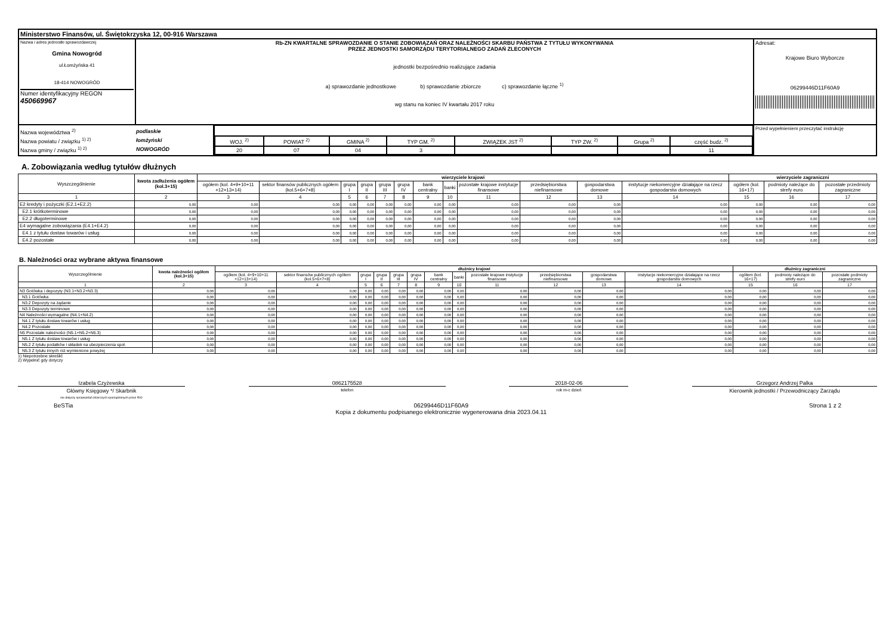| Ministerstwo Finansów, ul. Świętokrzyska 12, 00-916 Warszawa | | | |
| Nazwa i adres jednostki sprawozdawczej Gmina Nowogród ul.Łomżyńska 41 18-414 NOWOGRÓD Numer identyfikacyjny REGON 450669967 | Rb-ZN KWARTALNE SPRAWOZDANIE O STANIE ZOBOWIĄZAŃ ORAZ NALEŻNOŚCI SKARBU PAŃSTWA Z TYTUŁU WYKONYWANIA PRZEZ JEDNOSTKI SAMORZĄDU TERYTORIALNEGO ZADAŃ ZLECONYCH jednostki bezpośrednio realizujące zadania a) sprawozdanie jednostkowe b) sprawozdanie zbiorcze c) sprawozdanie łączne <sup>1)</sup> wg stanu na koniec IV kwartału 2017 roku | | Adresat: Krajowe Biuro Wyborcze 06299446D11F60A9 |
| / Nazwa województwa <sup>2)</sup> / podlaskie / / Nazwa powiatu / związku <sup>1) 2)</sup> / łomżyński / / Nazwa gminy / związku <sup>1) 2)</sup> / NOWOGRÓD / | | / WOJ. <sup>2)</sup> / POWIAT <sup>2)</sup> / GMINA <sup>2)</sup> / TYP GM. <sup>2)</sup> / ZWIĄZEK JST <sup>2)</sup> / TYP ZW. <sup>2)</sup> / Grupa <sup>2)</sup> / część budz. <sup>2)</sup> / / 20 / 07 / 04 / 3 / / / / 11 / | Przed wypełnieniem przeczytać instrukcję |
A. Zobowiązania według tytułów dłużnych
| Wyszczególnienie | kwota zadłużenia ogółem (kol.3+15) | wierzyciele krajowi | | | | | | | | | | | | wierzyciele zagraniczni | | |
| --- | --- | --- | --- | --- | --- | --- | --- | --- | --- | --- | --- | --- | --- | --- | --- | --- |
| | | ogółem (kol. 4+9+10+11 +12+13+14) | sektor finansów publicznych ogółem (kol.5+6+7+8) | grupa I | grupa II | grupa III | grupa IV | bank centralny | banki | pozostałe krajowe instytucje finansowe | przedsiębiorstwa niefinansowe | gospodarstwa domowe | instytucje niekomercyjne działające na rzecz gospodarstw domowych | ogółem (kol. 16+17) | podmioty należące do strefy euro | pozostałe przedmioty zagraniczne |
| 1 | 2 | 3 | 4 | 5 | 6 | 7 | 8 | 9 | 10 | 11 | 12 | 13 | 14 | 15 | 16 | 17 |
| E2 kredyty i pożyczki (E2.1+E2.2) | 0,00 | 0,00 | 0,00 | 0,00 | 0,00 | 0,00 | 0,00 | 0,00 | 0,00 | 0,00 | 0,00 | 0,00 | 0,00 | 0,00 | 0,00 | 0,00 |
| E2.1 krótkoterminowe | 0,00 | 0,00 | 0,00 | 0,00 | 0,00 | 0,00 | 0,00 | 0,00 | 0,00 | 0,00 | 0,00 | 0,00 | 0,00 | 0,00 | 0,00 | 0,00 |
| E2.2 długoterminowe | 0,00 | 0,00 | 0,00 | 0,00 | 0,00 | 0,00 | 0,00 | 0,00 | 0,00 | 0,00 | 0,00 | 0,00 | 0,00 | 0,00 | 0,00 | 0,00 |
| E4 wymagalne zobowiązania (E4.1+E4.2) | 0,00 | 0,00 | 0,00 | 0,00 | 0,00 | 0,00 | 0,00 | 0,00 | 0,00 | 0,00 | 0,00 | 0,00 | 0,00 | 0,00 | 0,00 | 0,00 |
| E4.1 z tytułu dostaw towarów i usług | 0,00 | 0,00 | 0,00 | 0,00 | 0,00 | 0,00 | 0,00 | 0,00 | 0,00 | 0,00 | 0,00 | 0,00 | 0,00 | 0,00 | 0,00 | 0,00 |
| E4.2 pozostałe | 0,00 | 0,00 | 0,00 | 0,00 | 0,00 | 0,00 | 0,00 | 0,00 | 0,00 | 0,00 | 0,00 | 0,00 | 0,00 | 0,00 | 0,00 | 0,00 |
B. Należności oraz wybrane aktywa finansowe
| Wyszczególnienie | kwota należności ogółem (kol.3+15) | dłużnicy krajowi | | | | | | | | | | | | dłużnicy zagraniczni | | |
| --- | --- | --- | --- | --- | --- | --- | --- | --- | --- | --- | --- | --- | --- | --- | --- | --- |
| | | ogółem (kol. 4+9+10+11 +12+13+14) | sektor finansów publicznych ogółem (kol.5+6+7+8) | grupa I | grupa II | grupa III | grupa IV | bank centralny | banki | pozostałe krajowe instytucje finansowe | przedsiębiorstwa niefinansowe | gospodarstwa domowe | instytucje niekomercyjne działające na rzecz gospodarstw domowych | ogółem (kol. 16+17) | podmioty należące do strefy euro | pozostałe podmioty zagraniczne |
| 1 | 2 | 3 | 4 | 5 | 6 | 7 | 8 | 9 | 10 | 11 | 12 | 13 | 14 | 15 | 16 | 17 |
| N3 Gotówka i depozyty (N3.1+N3.2+N3.3) | 0,00 | 0,00 | 0,00 | 0,00 | 0,00 | 0,00 | 0,00 | 0,00 | 0,00 | 0,00 | 0,00 | 0,00 | 0,00 | 0,00 | 0,00 | 0,00 |
| N3.1 Gotówka | 0,00 | 0,00 | 0,00 | 0,00 | 0,00 | 0,00 | 0,00 | 0,00 | 0,00 | 0,00 | 0,00 | 0,00 | 0,00 | 0,00 | 0,00 | 0,00 |
| N3.2 Depozyty na żądanie | 0,00 | 0,00 | 0,00 | 0,00 | 0,00 | 0,00 | 0,00 | 0,00 | 0,00 | 0,00 | 0,00 | 0,00 | 0,00 | 0,00 | 0,00 | 0,00 |
| N3.3 Depozyty terminowe | 0,00 | 0,00 | 0,00 | 0,00 | 0,00 | 0,00 | 0,00 | 0,00 | 0,00 | 0,00 | 0,00 | 0,00 | 0,00 | 0,00 | 0,00 | 0,00 |
| N4 Należności wymagalne (N4.1+N4.2) | 0,00 | 0,00 | 0,00 | 0,00 | 0,00 | 0,00 | 0,00 | 0,00 | 0,00 | 0,00 | 0,00 | 0,00 | 0,00 | 0,00 | 0,00 | 0,00 |
| N4.1 Z tytułu dostaw towarów i usług | 0,00 | 0,00 | 0,00 | 0,00 | 0,00 | 0,00 | 0,00 | 0,00 | 0,00 | 0,00 | 0,00 | 0,00 | 0,00 | 0,00 | 0,00 | 0,00 |
| N4.2 Pozostałe | 0,00 | 0,00 | 0,00 | 0,00 | 0,00 | 0,00 | 0,00 | 0,00 | 0,00 | 0,00 | 0,00 | 0,00 | 0,00 | 0,00 | 0,00 | 0,00 |
| N5 Pozostałe należności (N5.1+N5.2+N5.3) | 0,00 | 0,00 | 0,00 | 0,00 | 0,00 | 0,00 | 0,00 | 0,00 | 0,00 | 0,00 | 0,00 | 0,00 | 0,00 | 0,00 | 0,00 | 0,00 |
| N5.1 Z tytułu dostaw towarów i usług | 0,00 | 0,00 | 0,00 | 0,00 | 0,00 | 0,00 | 0,00 | 0,00 | 0,00 | 0,00 | 0,00 | 0,00 | 0,00 | 0,00 | 0,00 | 0,00 |
| N5.2 Z tytułu podatków i składek na ubezpieczenia społ. | 0,00 | 0,00 | 0,00 | 0,00 | 0,00 | 0,00 | 0,00 | 0,00 | 0,00 | 0,00 | 0,00 | 0,00 | 0,00 | 0,00 | 0,00 | 0,00 |
| N5.3 Z tytułu innych niż wymienione powyżej | 0,00 | 0,00 | 0,00 | 0,00 | 0,00 | 0,00 | 0,00 | 0,00 | 0,00 | 0,00 | 0,00 | 0,00 | 0,00 | 0,00 | 0,00 | 0,00 |
1) Niepotrzebne skreślić
2) Wypełnić gdy dotyczy
Izabela Czyżewska
Główny Księgowy */ Skarbnik
nie dotyczy sprawozdań zbiorczych sporządzonych przez RIO
0862175528
telefon
2018-02-06
rok m-c dzień
Grzegorz Andrzej Palka
Kierownik jednostki / Przewodniczący Zarządu
BeSTia 06299446D11F60A9
Kopia z dokumentu podpisanego elektronicznie wygenerowana dnia 2023.04.11 Strona 1 z 2